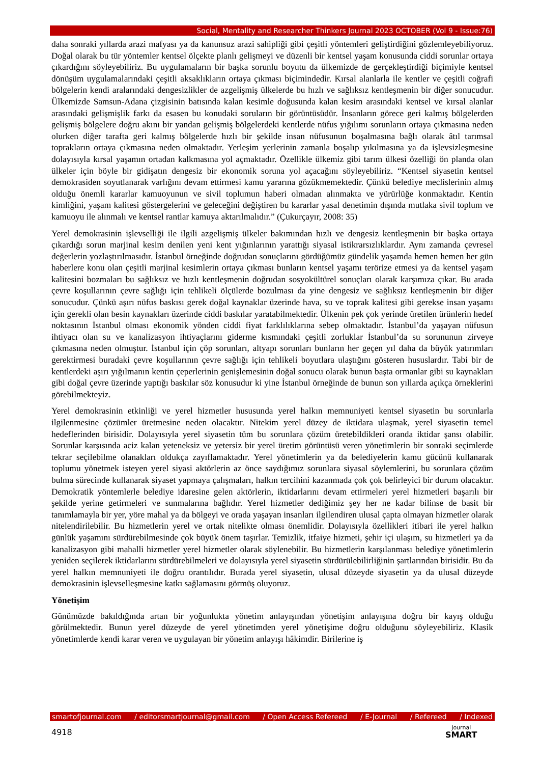Social, Mentality and Researcher Thinkers Journal 2023 OCTOBER (Vol 9 - Issue:76)
daha sonraki yıllarda arazi mafyası ya da kanunsuz arazi sahipliği gibi çeşitli yöntemleri geliştirdiğini gözlemleyebiliyoruz. Doğal olarak bu tür yöntemler kentsel ölçekte planlı gelişmeyi ve düzenli bir kentsel yaşam konusunda ciddi sorunlar ortaya çıkardığını söyleyebiliriz. Bu uygulamaların bir başka sorunlu boyutu da ülkemizde de gerçekleştirdiği biçimiyle kentsel dönüşüm uygulamalarındaki çeşitli aksaklıkların ortaya çıkması biçimindedir. Kırsal alanlarla ile kentler ve çeşitli coğrafi bölgelerin kendi aralarındaki dengesizlikler de azgelişmiş ülkelerde bu hızlı ve sağlıksız kentleşmenin bir diğer sonucudur. Ülkemizde Samsun-Adana çizgisinin batısında kalan kesimle doğusunda kalan kesim arasındaki kentsel ve kırsal alanlar arasındaki gelişmişlik farkı da esasen bu konudaki soruların bir görüntüsüdür. İnsanların görece geri kalmış bölgelerden gelişmiş bölgelere doğru akını bir yandan gelişmiş bölgelerdeki kentlerde nüfus yığılımı sorunların ortaya çıkmasına neden olurken diğer tarafta geri kalmış bölgelerde hızlı bir şekilde insan nüfusunun boşalmasına bağlı olarak âtıl tarımsal toprakların ortaya çıkmasına neden olmaktadır. Yerleşim yerlerinin zamanla boşalıp yıkılmasına ya da işlevsizleşmesine dolayısıyla kırsal yaşamın ortadan kalkmasına yol açmaktadır. Özellikle ülkemiz gibi tarım ülkesi özelliği ön planda olan ülkeler için böyle bir gidişatın dengesiz bir ekonomik soruna yol açacağını söyleyebiliriz. “Kentsel siyasetin kentsel demokrasiden soyutlanarak varlığını devam ettirmesi kamu yararına gözükmemektedir. Çünkü belediye meclislerinin almış olduğu önemli kararlar kamuoyunun ve sivil toplumun haberi olmadan alınmakta ve yürürlüğe konmaktadır. Kentin kimliğini, yaşam kalitesi göstergelerini ve geleceğini değiştiren bu kararlar yasal denetimin dışında mutlaka sivil toplum ve kamuoyu ile alınmalı ve kentsel rantlar kamuya aktarılmalıdır.” (Çukurçayır, 2008: 35)
Yerel demokrasinin işlevselliği ile ilgili azgelişmiş ülkeler bakımından hızlı ve dengesiz kentleşmenin bir başka ortaya çıkardığı sorun marjinal kesim denilen yeni kent yığınlarının yarattığı siyasal istikrarsızlıklardır. Aynı zamanda çevresel değerlerin yozlaştırılmasıdır. İstanbul örneğinde doğrudan sonuçlarını gördüğümüz gündelik yaşamda hemen hemen her gün haberlere konu olan çeşitli marjinal kesimlerin ortaya çıkması bunların kentsel yaşamı terörize etmesi ya da kentsel yaşam kalitesini bozmaları bu sağlıksız ve hızlı kentleşmenin doğrudan sosyokültürel sonuçları olarak karşımıza çıkar. Bu arada çevre koşullarının çevre sağlığı için tehlikeli ölçülerde bozulması da yine dengesiz ve sağlıksız kentleşmenin bir diğer sonucudur. Çünkü aşırı nüfus baskısı gerek doğal kaynaklar üzerinde hava, su ve toprak kalitesi gibi gerekse insan yaşamı için gerekli olan besin kaynakları üzerinde ciddi baskılar yaratabilmektedir. Ülkenin pek çok yerinde üretilen ürünlerin hedef noktasının İstanbul olması ekonomik yönden ciddi fiyat farklılıklarına sebep olmaktadır. İstanbul’da yaşayan nüfusun ihtiyacı olan su ve kanalizasyon ihtiyaçlarını giderme kısmındaki çeşitli zorluklar İstanbul’da su sorununun zirveye çıkmasına neden olmuştur. İstanbul için çöp sorunları, altyapı sorunları bunların her geçen yıl daha da büyük yatırımları gerektirmesi buradaki çevre koşullarının çevre sağlığı için tehlikeli boyutlara ulaştığını gösteren hususlardır. Tabi bir de kentlerdeki aşırı yığılmanın kentin çeperlerinin genişlemesinin doğal sonucu olarak bunun başta ormanlar gibi su kaynakları gibi doğal çevre üzerinde yaptığı baskılar söz konusudur ki yine İstanbul örneğinde de bunun son yıllarda açıkça örneklerini görebilmekteyiz.
Yerel demokrasinin etkinliği ve yerel hizmetler hususunda yerel halkın memnuniyeti kentsel siyasetin bu sorunlarla ilgilenmesine çözümler üretmesine neden olacaktır. Nitekim yerel düzey de iktidara ulaşmak, yerel siyasetin temel hedeflerinden birisidir. Dolayısıyla yerel siyasetin tüm bu sorunlara çözüm üretebildikleri oranda iktidar şansı olabilir. Sorunlar karşısında aciz kalan yeteneksiz ve yetersiz bir yerel üretim görüntüsü veren yönetimlerin bir sonraki seçimlerde tekrar seçilebilme olanakları oldukça zayıflamaktadır. Yerel yönetimlerin ya da belediyelerin kamu gücünü kullanarak toplumu yönetmek isteyen yerel siyasi aktörlerin az önce saydığımız sorunlara siyasal söylemlerini, bu sorunlara çözüm bulma sürecinde kullanarak siyaset yapmaya çalışmaları, halkın tercihini kazanmada çok çok belirleyici bir durum olacaktır. Demokratik yöntemlerle belediye idaresine gelen aktörlerin, iktidarlarını devam ettirmeleri yerel hizmetleri başarılı bir şekilde yerine getirmeleri ve sunmalarına bağlıdır. Yerel hizmetler dediğimiz şey her ne kadar bilinse de basit bir tanımlamayla bir yer, yöre mahal ya da bölgeyi ve orada yaşayan insanları ilgilendiren ulusal çapta olmayan hizmetler olarak nitelendirilebilir. Bu hizmetlerin yerel ve ortak nitelikte olması önemlidir. Dolayısıyla özellikleri itibari ile yerel halkın günlük yaşamını sürdürebilmesinde çok büyük önem taşırlar. Temizlik, itfaiye hizmeti, şehir içi ulaşım, su hizmetleri ya da kanalizasyon gibi mahalli hizmetler yerel hizmetler olarak söylenebilir. Bu hizmetlerin karşılanması belediye yönetimlerin yeniden seçilerek iktidarlarını sürdürebilmeleri ve dolayısıyla yerel siyasetin sürdürülebilirliğinin şartlarından birisidir. Bu da yerel halkın memnuniyeti ile doğru orantılıdır. Burada yerel siyasetin, ulusal düzeyde siyasetin ya da ulusal düzeyde demokrasinin işlevselleşmesine katkı sağlamasını görmüş oluyoruz.
Yönetişim
Günümüzde bakıldığında artan bir yoğunlukta yönetim anlayışından yönetişim anlayışına doğru bir kayış olduğu görülmektedir. Bunun yerel düzeyde de yerel yönetimden yerel yönetişime doğru olduğunu söyleyebiliriz. Klasik yönetimlerde kendi karar veren ve uygulayan bir yönetim anlayışı hâkimdir. Birilerine iş
smartofjournal.com / editorsmartjournal@gmail.com / Open Access Refereed / E-Journal / Refereed / Indexed
4918 Journal
SMART